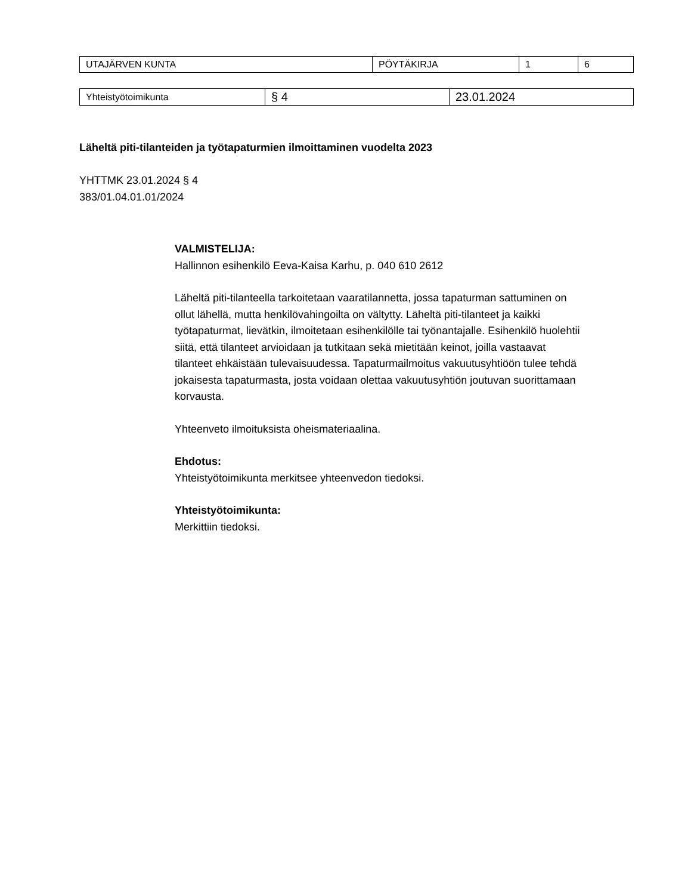| UTAJÄRVEN KUNTA | PÖYTÄKIRJA | 1 | 6 |
| Yhteistyötoimikunta | § 4 | 23.01.2024 |
Läheltä piti-tilanteiden ja työtapaturmien ilmoittaminen vuodelta 2023
YHTTMK 23.01.2024 § 4
383/01.04.01.01/2024
VALMISTELIJA:
Hallinnon esihenkilö Eeva-Kaisa Karhu, p. 040 610 2612
Läheltä piti-tilanteella tarkoitetaan vaaratilannetta, jossa tapaturman sattuminen on ollut lähellä, mutta henkilövahingoilta on vältytty. Läheltä piti-tilanteet ja kaikki työtapaturmat, lievätkin, ilmoitetaan esihenkilölle tai työnantajalle. Esihenkilö huolehtii siitä, että tilanteet arvioidaan ja tutkitaan sekä mietitään keinot, joilla vastaavat tilanteet ehkäistään tulevaisuudessa. Tapaturmailmoitus vakuutusyhtiöön tulee tehdä jokaisesta tapaturmasta, josta voidaan olettaa vakuutusyhtiön joutuvan suorittamaan korvausta.
Yhteenveto ilmoituksista oheismateriaalina.
Ehdotus:
Yhteistyötoimikunta merkitsee yhteenvedon tiedoksi.
Yhteistyötoimikunta:
Merkittiin tiedoksi.